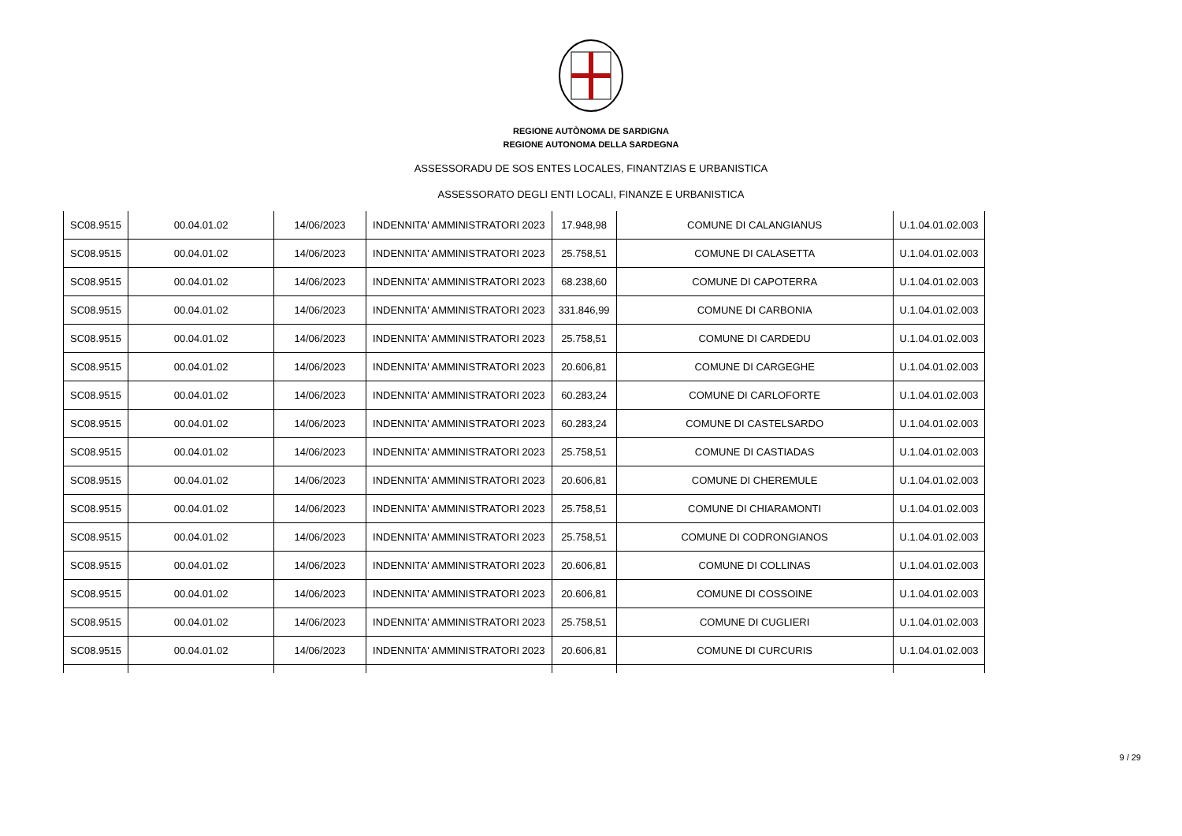REGIONE AUTÒNOMA DE SARDIGNA
REGIONE AUTONOMA DELLA SARDEGNA
ASSESSORADU DE SOS ENTES LOCALES, FINANTZIAS E URBANISTICA
ASSESSORATO DEGLI ENTI LOCALI, FINANZE E URBANISTICA
| SC08.9515 | 00.04.01.02 | 14/06/2023 | INDENNITA' AMMINISTRATORI 2023 | 17.948,98 | COMUNE DI CALANGIANUS | U.1.04.01.02.003 |
| SC08.9515 | 00.04.01.02 | 14/06/2023 | INDENNITA' AMMINISTRATORI 2023 | 25.758,51 | COMUNE DI CALASETTA | U.1.04.01.02.003 |
| SC08.9515 | 00.04.01.02 | 14/06/2023 | INDENNITA' AMMINISTRATORI 2023 | 68.238,60 | COMUNE DI CAPOTERRA | U.1.04.01.02.003 |
| SC08.9515 | 00.04.01.02 | 14/06/2023 | INDENNITA' AMMINISTRATORI 2023 | 331.846,99 | COMUNE DI CARBONIA | U.1.04.01.02.003 |
| SC08.9515 | 00.04.01.02 | 14/06/2023 | INDENNITA' AMMINISTRATORI 2023 | 25.758,51 | COMUNE DI CARDEDU | U.1.04.01.02.003 |
| SC08.9515 | 00.04.01.02 | 14/06/2023 | INDENNITA' AMMINISTRATORI 2023 | 20.606,81 | COMUNE DI CARGEGHE | U.1.04.01.02.003 |
| SC08.9515 | 00.04.01.02 | 14/06/2023 | INDENNITA' AMMINISTRATORI 2023 | 60.283,24 | COMUNE DI CARLOFORTE | U.1.04.01.02.003 |
| SC08.9515 | 00.04.01.02 | 14/06/2023 | INDENNITA' AMMINISTRATORI 2023 | 60.283,24 | COMUNE DI CASTELSARDO | U.1.04.01.02.003 |
| SC08.9515 | 00.04.01.02 | 14/06/2023 | INDENNITA' AMMINISTRATORI 2023 | 25.758,51 | COMUNE DI CASTIADAS | U.1.04.01.02.003 |
| SC08.9515 | 00.04.01.02 | 14/06/2023 | INDENNITA' AMMINISTRATORI 2023 | 20.606,81 | COMUNE DI CHEREMULE | U.1.04.01.02.003 |
| SC08.9515 | 00.04.01.02 | 14/06/2023 | INDENNITA' AMMINISTRATORI 2023 | 25.758,51 | COMUNE DI CHIARAMONTI | U.1.04.01.02.003 |
| SC08.9515 | 00.04.01.02 | 14/06/2023 | INDENNITA' AMMINISTRATORI 2023 | 25.758,51 | COMUNE DI CODRONGIANOS | U.1.04.01.02.003 |
| SC08.9515 | 00.04.01.02 | 14/06/2023 | INDENNITA' AMMINISTRATORI 2023 | 20.606,81 | COMUNE DI COLLINAS | U.1.04.01.02.003 |
| SC08.9515 | 00.04.01.02 | 14/06/2023 | INDENNITA' AMMINISTRATORI 2023 | 20.606,81 | COMUNE DI COSSOINE | U.1.04.01.02.003 |
| SC08.9515 | 00.04.01.02 | 14/06/2023 | INDENNITA' AMMINISTRATORI 2023 | 25.758,51 | COMUNE DI CUGLIERI | U.1.04.01.02.003 |
| SC08.9515 | 00.04.01.02 | 14/06/2023 | INDENNITA' AMMINISTRATORI 2023 | 20.606,81 | COMUNE DI CURCURIS | U.1.04.01.02.003 |
9 / 29